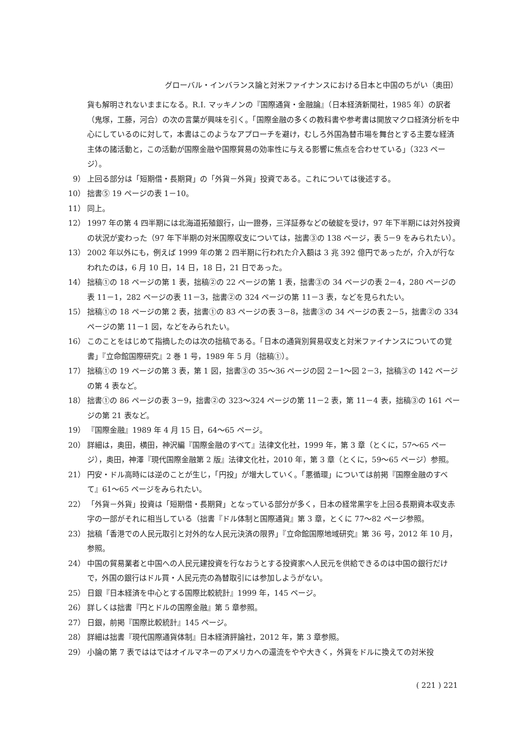グローバル・インバランス論と対米ファイナンスにおける日本と中国のちがい（奥田）
貨も解明されないままになる。R.I. マッキノンの『国際通貨・金融論』（日本経済新聞社，1985 年）の訳者（鬼塚，工藤，河合）の次の言葉が興味を引く。「国際金融の多くの教科書や参考書は開放マクロ経済分析を中心にしているのに対して，本書はこのようなアプローチを避け，むしろ外国為替市場を舞台とする主要な経済主体の諸活動と，この活動が国際金融や国際貿易の効率性に与える影響に焦点を合わせている」（323 ページ）。
9） 上回る部分は「短期借・長期貸」の「外貨－外貨」投資である。これについては後述する。
10） 拙書⑤ 19 ページの表 1－10。
11） 同上。
12） 1997 年の第 4 四半期には北海道拓殖銀行，山一證券，三洋証券などの破綻を受け，97 年下半期には対外投資の状況が変わった（97 年下半期の対米国際収支については，拙書③の 138 ページ，表 5－9 をみられたい）。
13） 2002 年以外にも，例えば 1999 年の第 2 四半期に行われた介入額は 3 兆 392 億円であったが，介入が行なわれたのは，6 月 10 日，14 日，18 日，21 日であった。
14） 拙稿①の 18 ページの第 1 表，拙稿②の 22 ページの第 1 表，拙書③の 34 ページの表 2－4，280 ページの表 11－1，282 ページの表 11－3，拙書②の 324 ページの第 11－3 表，などを見られたい。
15） 拙稿①の 18 ページの第 2 表，拙書①の 83 ページの表 3－8，拙書③の 34 ページの表 2－5，拙書②の 334 ページの第 11－1 図，などをみられたい。
16） このことをはじめて指摘したのは次の拙稿である。「日本の通貨別貿易収支と対米ファイナンスについての覚書」『立命館国際研究』2 巻 1 号，1989 年 5 月（拙稿①）。
17） 拙稿①の 19 ページの第 3 表，第 1 図，拙書③の 35～36 ページの図 2－1～図 2－3，拙稿③の 142 ページの第 4 表など。
18） 拙書①の 86 ページの表 3－9，拙書②の 323～324 ページの第 11－2 表，第 11－4 表，拙稿③の 161 ページの第 21 表など。
19） 『国際金融』1989 年 4 月 15 日，64～65 ページ。
20） 詳細は，奥田，横田，神沢編『国際金融のすべて』法律文化社，1999 年，第 3 章（とくに，57～65 ページ），奥田，神澤『現代国際金融第 2 版』法律文化社，2010 年，第 3 章（とくに，59～65 ページ）参照。
21） 円安・ドル高時には逆のことが生じ，「円投」が増大していく。「悪循環」については前掲『国際金融のすべて』61～65 ページをみられたい。
22） 「外貨－外貨」投資は「短期借・長期貸」となっている部分が多く，日本の経常黒字を上回る長期資本収支赤字の一部がそれに相当している（拙書『ドル体制と国際通貨』第 3 章，とくに 77～82 ページ参照。
23） 拙稿「香港での人民元取引と対外的な人民元決済の限界」『立命館国際地域研究』第 36 号，2012 年 10 月，参照。
24） 中国の貿易業者と中国への人民元建投資を行なおうとする投資家へ人民元を供給できるのは中国の銀行だけで，外国の銀行はドル買・人民元売の為替取引には参加しようがない。
25） 日銀『日本経済を中心とする国際比較統計』1999 年，145 ページ。
26） 詳しくは拙書『円とドルの国際金融』第 5 章参照。
27） 日銀，前掲『国際比較統計』145 ページ。
28） 詳細は拙書『現代国際通貨体制』日本経済評論社，2012 年，第 3 章参照。
29） 小論の第 7 表でははではオイルマネーのアメリカへの還流をやや大きく，外貨をドルに換えての対米投
( 221 ) 221